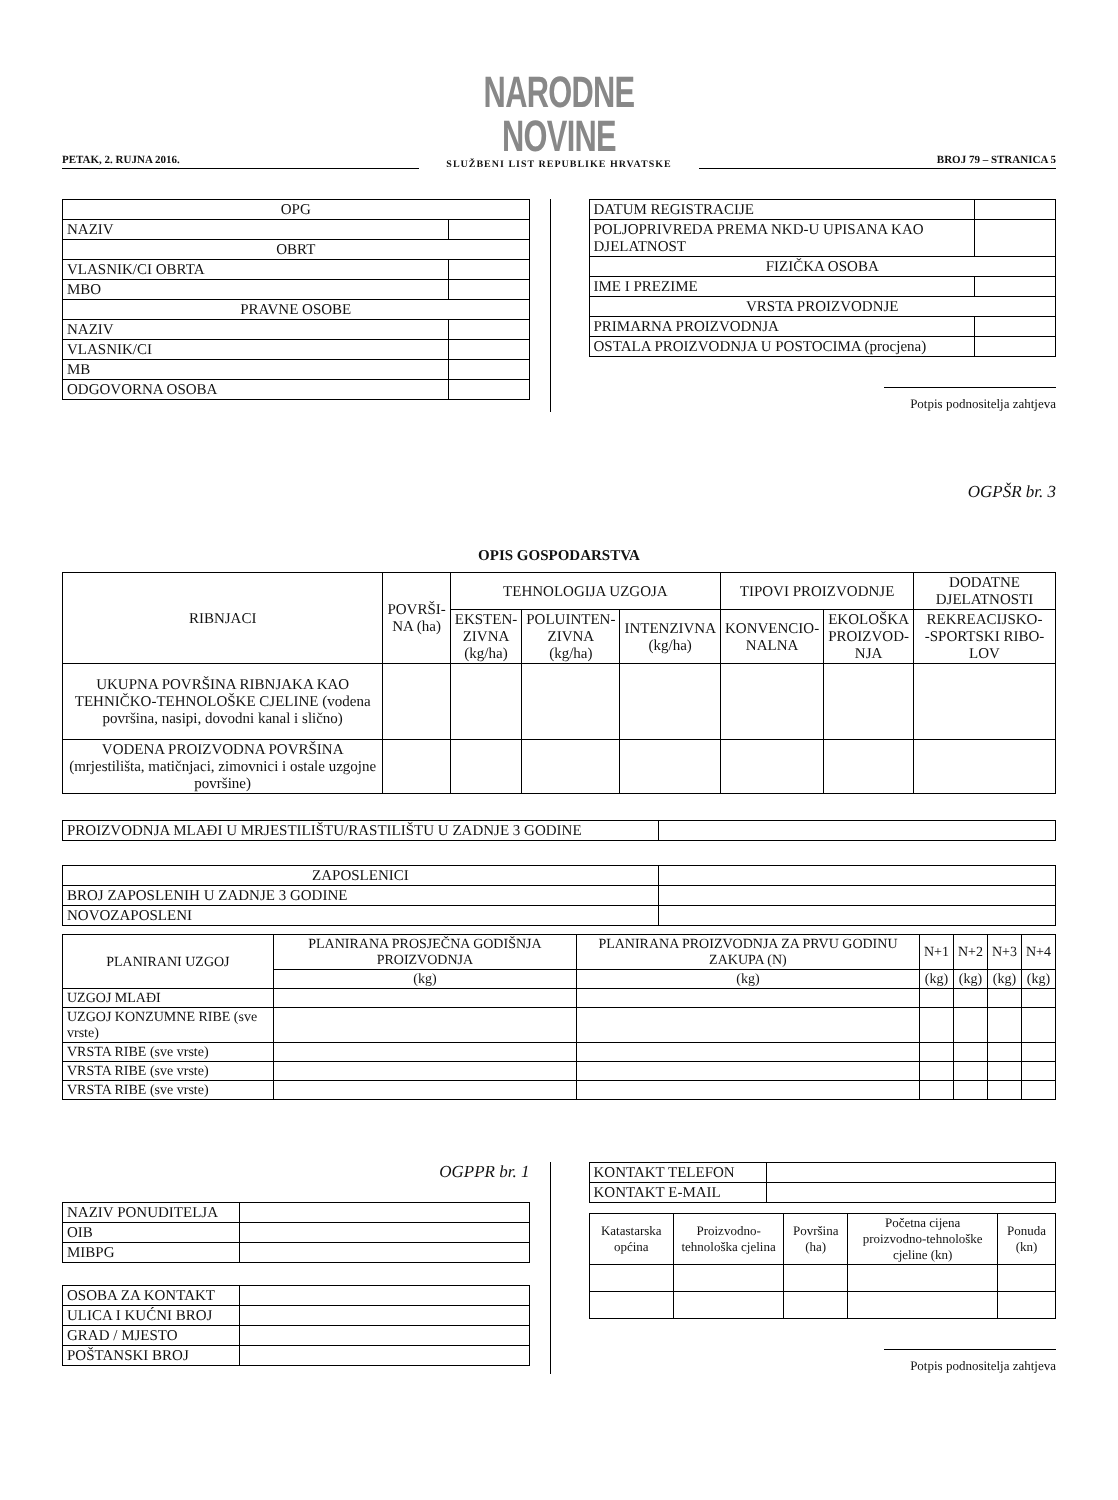PETAK, 2. RUJNA 2016.
NARODNE NOVINE
SLUŽBENI LIST REPUBLIKE HRVATSKE
BROJ 79 – STRANICA 5
| OPG | |
| NAZIV | |
| OBRT | |
| VLASNIK/CI OBRTA | |
| MBO | |
| PRAVNE OSOBE | |
| NAZIV | |
| VLASNIK/CI | |
| MB | |
| ODGOVORNA OSOBA | |
| DATUM REGISTRACIJE | |
| POLJOPRIVREDA PREMA NKD-U UPISANA KAO DJELATNOST | |
| FIZIČKA OSOBA | |
| IME I PREZIME | |
| VRSTA PROIZVODNJE | |
| PRIMARNA PROIZVODNJA | |
| OSTALA PROIZVODNJA U POSTOCIMA (procjena) | |
Potpis podnositelja zahtjeva
OGPŠR br. 3
OPIS GOSPODARSTVA
| RIBNJACI | POVRŠI- NA (ha) | TEHNOLOGIJA UZGOJA | | | TIPOVI PROIZVODNJE | | DODATNE DJELATNOSTI |
| | | EKSTEN- ZIVNA (kg/ha) | POLUINTEN- ZIVNA (kg/ha) | INTENZIVNA (kg/ha) | KONVENCIO- NALNA | EKOLOŠKA PROIZVOD- NJA | REKREACIJSKO- -SPORTSKI RIBO- LOV |
| UKUPNA POVRŠINA RIBNJAKA KAO TEHNIČKO-TEHNOLOŠKE CJELINE (vodena površina, nasipi, dovodni kanal i slično) | | | | | | | |
| VODENA PROIZVODNA POVRŠINA (mrjestilišta, matičnjaci, zimovnici i ostale uzgojne površine) | | | | | | | |
| PROIZVODNJA MLAĐI U MRJESTILIŠTU/RASTILIŠTU U ZADNJE 3 GODINE | |
| ZAPOSLENICI | |
| BROJ ZAPOSLENIH U ZADNJE 3 GODINE | |
| NOVOZAPOSLENI | |
| PLANIRANI UZGOJ | PLANIRANA PROSJEČNA GODIŠNJA PROIZVODNJA | PLANIRANA PROIZVODNJA ZA PRVU GODINU ZAKUPA (N) | N+1 | N+2 | N+3 | N+4 |
| | (kg) | (kg) | (kg) | (kg) | (kg) | (kg) |
| UZGOJ MLAĐI | | | | | | |
| UZGOJ KONZUMNE RIBE (sve vrste) | | | | | | |
| VRSTA RIBE (sve vrste) | | | | | | |
| VRSTA RIBE (sve vrste) | | | | | | |
| VRSTA RIBE (sve vrste) | | | | | | |
OGPPR br. 1
| NAZIV PONUDITELJA | |
| OIB | |
| MIBPG | |
| OSOBA ZA KONTAKT | |
| ULICA I KUĆNI BROJ | |
| GRAD / MJESTO | |
| POŠTANSKI BROJ | |
| KONTAKT TELEFON | |
| KONTAKT E-MAIL | |
| Katastarska općina | Proizvodno-tehnološka cjelina | Površina (ha) | Početna cijena proizvodno-tehnološke cjeline (kn) | Ponuda (kn) |
Potpis podnositelja zahtjeva